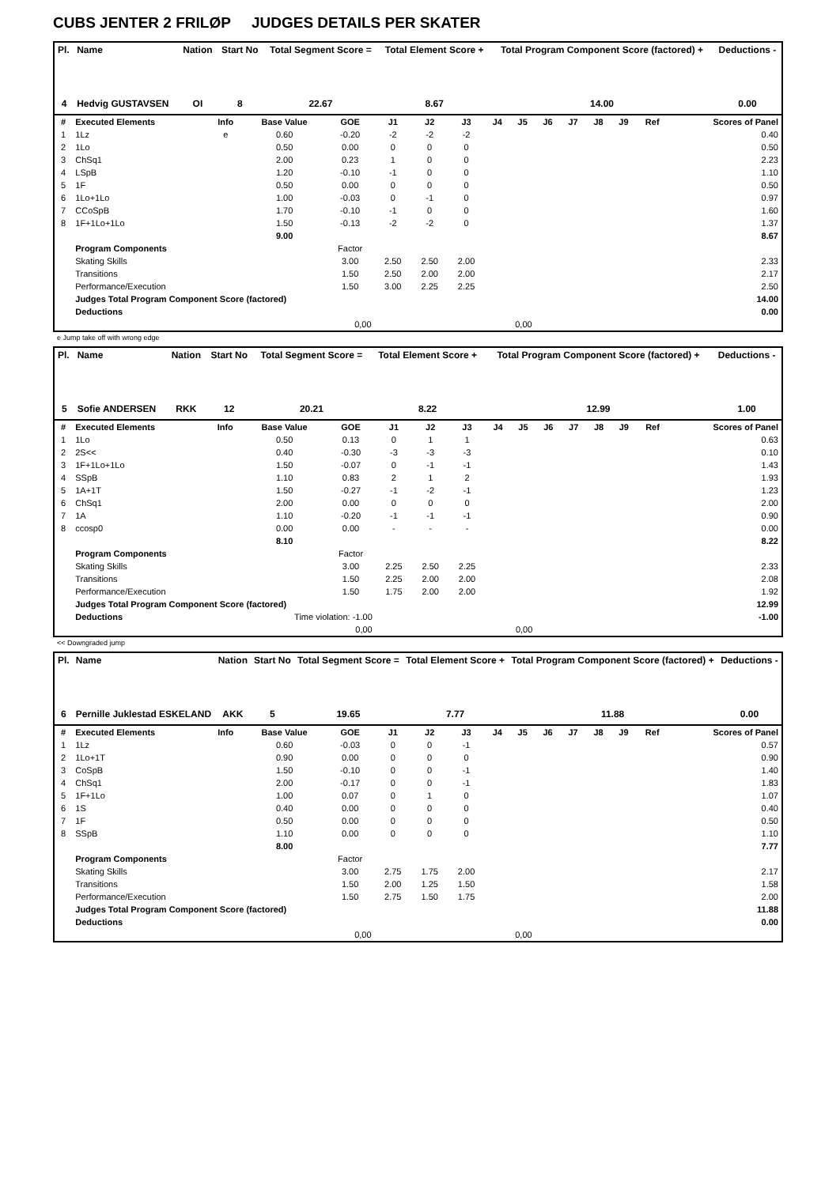CUBS JENTER 2 FRILØP JUDGES DETAILS PER SKATER
| Pl. | Name | Nation | Start No | Total Segment Score = | Total Element Score + | Total Program Component Score (factored) + | Deductions - |
| --- | --- | --- | --- | --- | --- | --- | --- |
| 4 | Hedvig GUSTAVSEN | OI | 8 | 22.67 | 8.67 | 14.00 | 0.00 |
| # | Executed Elements | Info | Base Value | GOE | J1 | J2 | J3 | J4 | J5 | J6 | J7 | J8 | J9 | Ref | Scores of Panel |
| 1 | 1Lz | e | 0.60 | -0.20 | -2 | -2 | -2 | | | | | | | | 0.40 |
| 2 | 1Lo | | 0.50 | 0.00 | 0 | 0 | 0 | | | | | | | | 0.50 |
| 3 | ChSq1 | | 2.00 | 0.23 | 1 | 0 | 0 | | | | | | | | 2.23 |
| 4 | LSpB | | 1.20 | -0.10 | -1 | 0 | 0 | | | | | | | | 1.10 |
| 5 | 1F | | 0.50 | 0.00 | 0 | 0 | 0 | | | | | | | | 0.50 |
| 6 | 1Lo+1Lo | | 1.00 | -0.03 | 0 | -1 | 0 | | | | | | | | 0.97 |
| 7 | CCoSpB | | 1.70 | -0.10 | -1 | 0 | 0 | | | | | | | | 1.60 |
| 8 | 1F+1Lo+1Lo | | 1.50 | -0.13 | -2 | -2 | 0 | | | | | | | | 1.37 |
| | | | 9.00 | | | | | | | | | | | | 8.67 |
| | Program Components | | | Factor | | | | | | | | | | | |
| | Skating Skills | | | 3.00 | 2.50 | 2.50 | 2.00 | | | | | | | | 2.33 |
| | Transitions | | | 1.50 | 2.50 | 2.00 | 2.00 | | | | | | | | 2.17 |
| | Performance/Execution | | | 1.50 | 3.00 | 2.25 | 2.25 | | | | | | | | 2.50 |
| | Judges Total Program Component Score (factored) | | | | | | | | | | | | | | 14.00 |
| | Deductions | | | | | | | | | | | | | | 0.00 |
| 0,00 | | | | | 0,00 | | | | | | | | | | |
e Jump take off with wrong edge
| Pl. | Name | Nation | Start No | Total Segment Score = | Total Element Score + | Total Program Component Score (factored) + | Deductions - |
| --- | --- | --- | --- | --- | --- | --- | --- |
| 5 | Sofie ANDERSEN | RKK | 12 | 20.21 | 8.22 | 12.99 | 1.00 |
| # | Executed Elements | Info | Base Value | GOE | J1 | J2 | J3 | J4 | J5 | J6 | J7 | J8 | J9 | Ref | Scores of Panel |
| 1 | 1Lo | | 0.50 | 0.13 | 0 | 1 | 1 | | | | | | | | 0.63 |
| 2 | 2S<< | | 0.40 | -0.30 | -3 | -3 | -3 | | | | | | | | 0.10 |
| 3 | 1F+1Lo+1Lo | | 1.50 | -0.07 | 0 | -1 | -1 | | | | | | | | 1.43 |
| 4 | SSpB | | 1.10 | 0.83 | 2 | 1 | 2 | | | | | | | | 1.93 |
| 5 | 1A+1T | | 1.50 | -0.27 | -1 | -2 | -1 | | | | | | | | 1.23 |
| 6 | ChSq1 | | 2.00 | 0.00 | 0 | 0 | 0 | | | | | | | | 2.00 |
| 7 | 1A | | 1.10 | -0.20 | -1 | -1 | -1 | | | | | | | | 0.90 |
| 8 | ccosp0 | | 0.00 | 0.00 | - | - | - | | | | | | | | 0.00 |
| | | | 8.10 | | | | | | | | | | | | 8.22 |
| | Program Components | | | Factor | | | | | | | | | | | |
| | Skating Skills | | | 3.00 | 2.25 | 2.50 | 2.25 | | | | | | | | 2.33 |
| | Transitions | | | 1.50 | 2.25 | 2.00 | 2.00 | | | | | | | | 2.08 |
| | Performance/Execution | | | 1.50 | 1.75 | 2.00 | 2.00 | | | | | | | | 1.92 |
| | Judges Total Program Component Score (factored) | | | | | | | | | | | | | | 12.99 |
| | Deductions | | Time violation: -1.00 | | | | | | | | | | | | -1.00 |
| 0,00 | | | | | 0,00 | | | | | | | | | | |
<< Downgraded jump
| Pl. | Name | Nation | Start No | Total Segment Score = | Total Element Score + | Total Program Component Score (factored) + | Deductions - |
| --- | --- | --- | --- | --- | --- | --- | --- |
| 6 | Pernille Juklestad ESKELAND | AKK | 5 | 19.65 | 7.77 | 11.88 | 0.00 |
| # | Executed Elements | Info | Base Value | GOE | J1 | J2 | J3 | J4 | J5 | J6 | J7 | J8 | J9 | Ref | Scores of Panel |
| 1 | 1Lz | | 0.60 | -0.03 | 0 | 0 | -1 | | | | | | | | 0.57 |
| 2 | 1Lo+1T | | 0.90 | 0.00 | 0 | 0 | 0 | | | | | | | | 0.90 |
| 3 | CoSpB | | 1.50 | -0.10 | 0 | 0 | -1 | | | | | | | | 1.40 |
| 4 | ChSq1 | | 2.00 | -0.17 | 0 | 0 | -1 | | | | | | | | 1.83 |
| 5 | 1F+1Lo | | 1.00 | 0.07 | 0 | 1 | 0 | | | | | | | | 1.07 |
| 6 | 1S | | 0.40 | 0.00 | 0 | 0 | 0 | | | | | | | | 0.40 |
| 7 | 1F | | 0.50 | 0.00 | 0 | 0 | 0 | | | | | | | | 0.50 |
| 8 | SSpB | | 1.10 | 0.00 | 0 | 0 | 0 | | | | | | | | 1.10 |
| | | | 8.00 | | | | | | | | | | | | 7.77 |
| | Program Components | | | Factor | | | | | | | | | | | |
| | Skating Skills | | | 3.00 | 2.75 | 1.75 | 2.00 | | | | | | | | 2.17 |
| | Transitions | | | 1.50 | 2.00 | 1.25 | 1.50 | | | | | | | | 1.58 |
| | Performance/Execution | | | 1.50 | 2.75 | 1.50 | 1.75 | | | | | | | | 2.00 |
| | Judges Total Program Component Score (factored) | | | | | | | | | | | | | | 11.88 |
| | Deductions | | | | | | | | | | | | | | 0.00 |
| 0,00 | | | | | 0,00 | | | | | | | | | | |